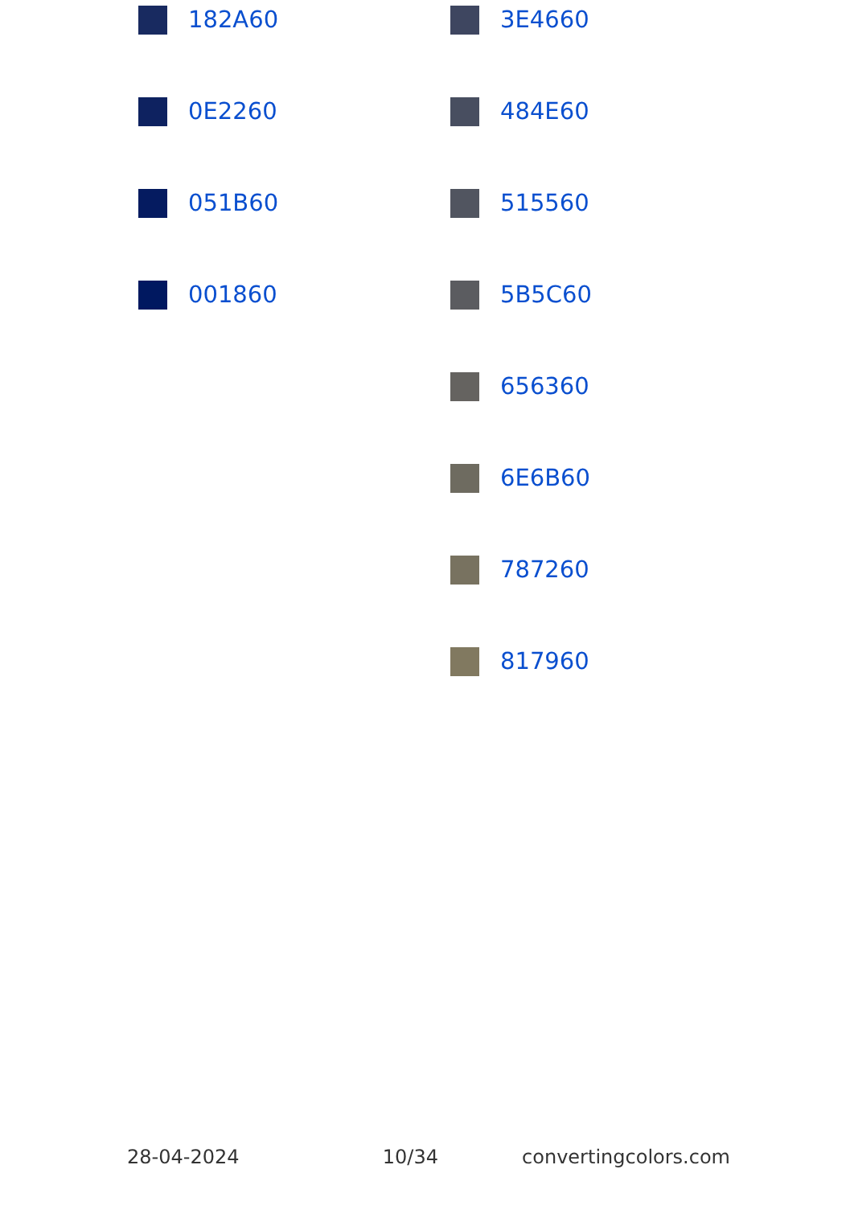182A60
0E2260
051B60
001860
3E4660
484E60
515560
5B5C60
656360
6E6B60
787260
817960
28-04-2024 10/34 convertingcolors.com